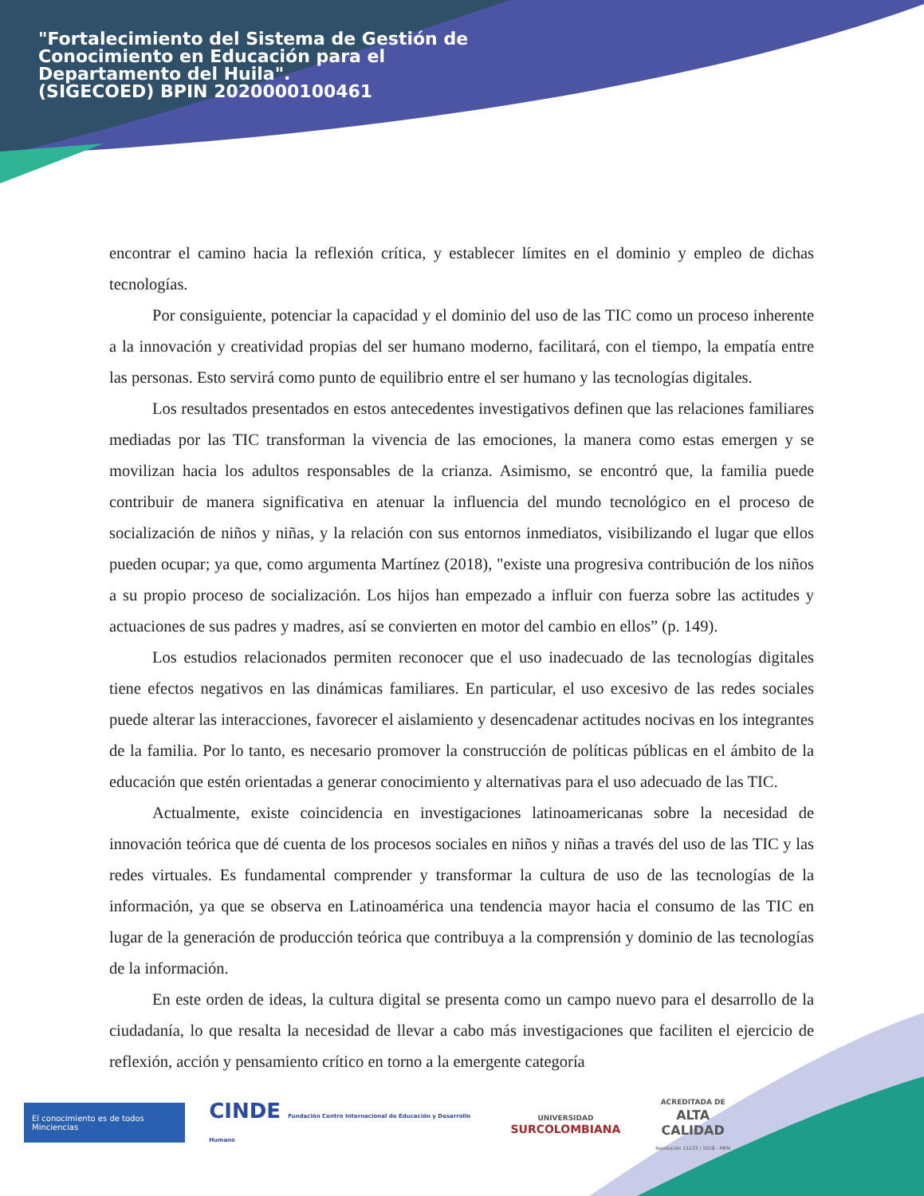"Fortalecimiento del Sistema de Gestión de Conocimiento en Educación para el Departamento del Huila".
(SIGECOED) BPIN 2020000100461
encontrar el camino hacia la reflexión crítica, y establecer límites en el dominio y empleo de dichas tecnologías.
Por consiguiente, potenciar la capacidad y el dominio del uso de las TIC como un proceso inherente a la innovación y creatividad propias del ser humano moderno, facilitará, con el tiempo, la empatía entre las personas. Esto servirá como punto de equilibrio entre el ser humano y las tecnologías digitales.
Los resultados presentados en estos antecedentes investigativos definen que las relaciones familiares mediadas por las TIC transforman la vivencia de las emociones, la manera como estas emergen y se movilizan hacia los adultos responsables de la crianza. Asimismo, se encontró que, la familia puede contribuir de manera significativa en atenuar la influencia del mundo tecnológico en el proceso de socialización de niños y niñas, y la relación con sus entornos inmediatos, visibilizando el lugar que ellos pueden ocupar; ya que, como argumenta Martínez (2018), "existe una progresiva contribución de los niños a su propio proceso de socialización. Los hijos han empezado a influir con fuerza sobre las actitudes y actuaciones de sus padres y madres, así se convierten en motor del cambio en ellos” (p. 149).
Los estudios relacionados permiten reconocer que el uso inadecuado de las tecnologías digitales tiene efectos negativos en las dinámicas familiares. En particular, el uso excesivo de las redes sociales puede alterar las interacciones, favorecer el aislamiento y desencadenar actitudes nocivas en los integrantes de la familia. Por lo tanto, es necesario promover la construcción de políticas públicas en el ámbito de la educación que estén orientadas a generar conocimiento y alternativas para el uso adecuado de las TIC.
Actualmente, existe coincidencia en investigaciones latinoamericanas sobre la necesidad de innovación teórica que dé cuenta de los procesos sociales en niños y niñas a través del uso de las TIC y las redes virtuales. Es fundamental comprender y transformar la cultura de uso de las tecnologías de la información, ya que se observa en Latinoamérica una tendencia mayor hacia el consumo de las TIC en lugar de la generación de producción teórica que contribuya a la comprensión y dominio de las tecnologías de la información.
En este orden de ideas, la cultura digital se presenta como un campo nuevo para el desarrollo de la ciudadanía, lo que resalta la necesidad de llevar a cabo más investigaciones que faciliten el ejercicio de reflexión, acción y pensamiento crítico en torno a la emergente categoría
El conocimiento es de todos Minciencias
CINDE Fundación Centro Internacional de Educación y Desarrollo Humano
UNIVERSIDAD
SURCOLOMBIANA
ACREDITADA DE
ALTA CALIDAD
Resolución 11233 / 2018 - MEN